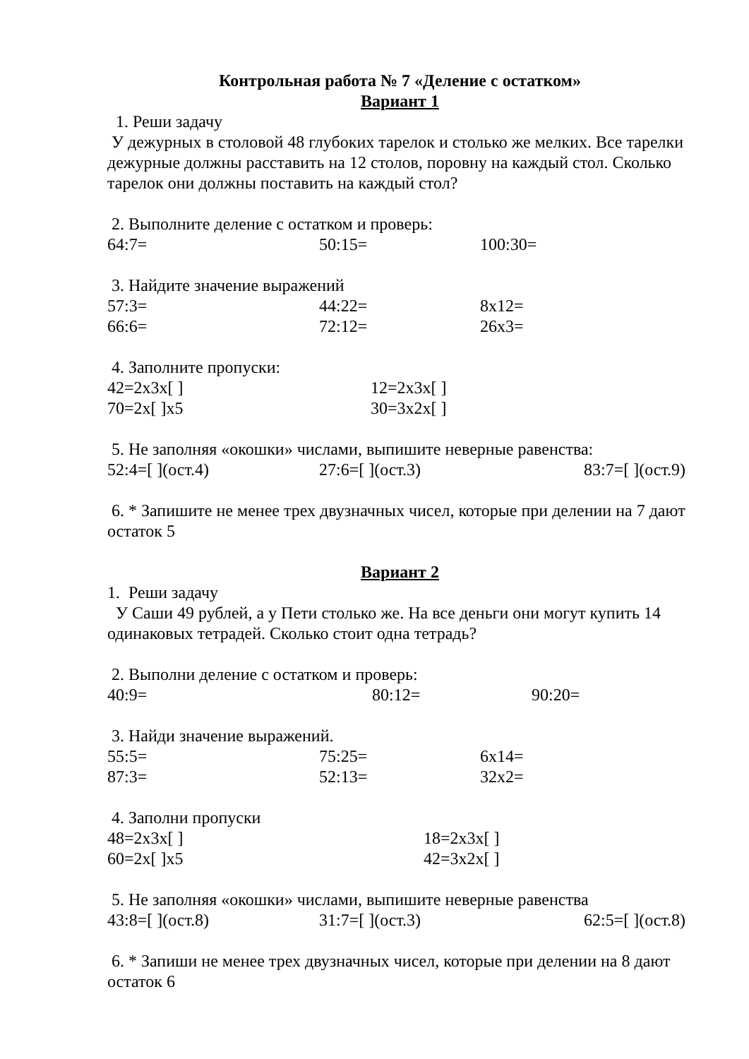Контрольная работа № 7 «Деление с остатком»
Вариант 1
1. Реши задачу
У дежурных в столовой 48 глубоких тарелок и столько же мелких. Все тарелки дежурные должны расставить на 12 столов, поровну на каждый стол. Сколько тарелок они должны поставить на каждый стол?
2. Выполните деление с остатком и проверь:
64:7= 50:15= 100:30=
3. Найдите значение выражений
57:3= 44:22= 8х12=
66:6= 72:12= 26х3=
4. Заполните пропуски:
42=2х3х[ ] 12=2х3х[ ]
70=2х[ ]х5 30=3х2х[ ]
5. Не заполняя «окошки» числами, выпишите неверные равенства:
52:4=[ ](ост.4) 27:6=[ ](ост.3) 83:7=[ ](ост.9)
6. * Запишите не менее трех двузначных чисел, которые при делении на 7 дают остаток 5
Вариант 2
1. Реши задачу
У Саши 49 рублей, а у Пети столько же. На все деньги они могут купить 14 одинаковых тетрадей. Сколько стоит одна тетрадь?
2. Выполни деление с остатком и проверь:
40:9= 80:12= 90:20=
3. Найди значение выражений.
55:5= 75:25= 6х14=
87:3= 52:13= 32х2=
4. Заполни пропуски
48=2х3х[ ] 18=2х3х[ ]
60=2х[ ]х5 42=3х2х[ ]
5. Не заполняя «окошки» числами, выпишите неверные равенства
43:8=[ ](ост.8) 31:7=[ ](ост.3) 62:5=[ ](ост.8)
6. * Запиши не менее трех двузначных чисел, которые при делении на 8 дают остаток 6